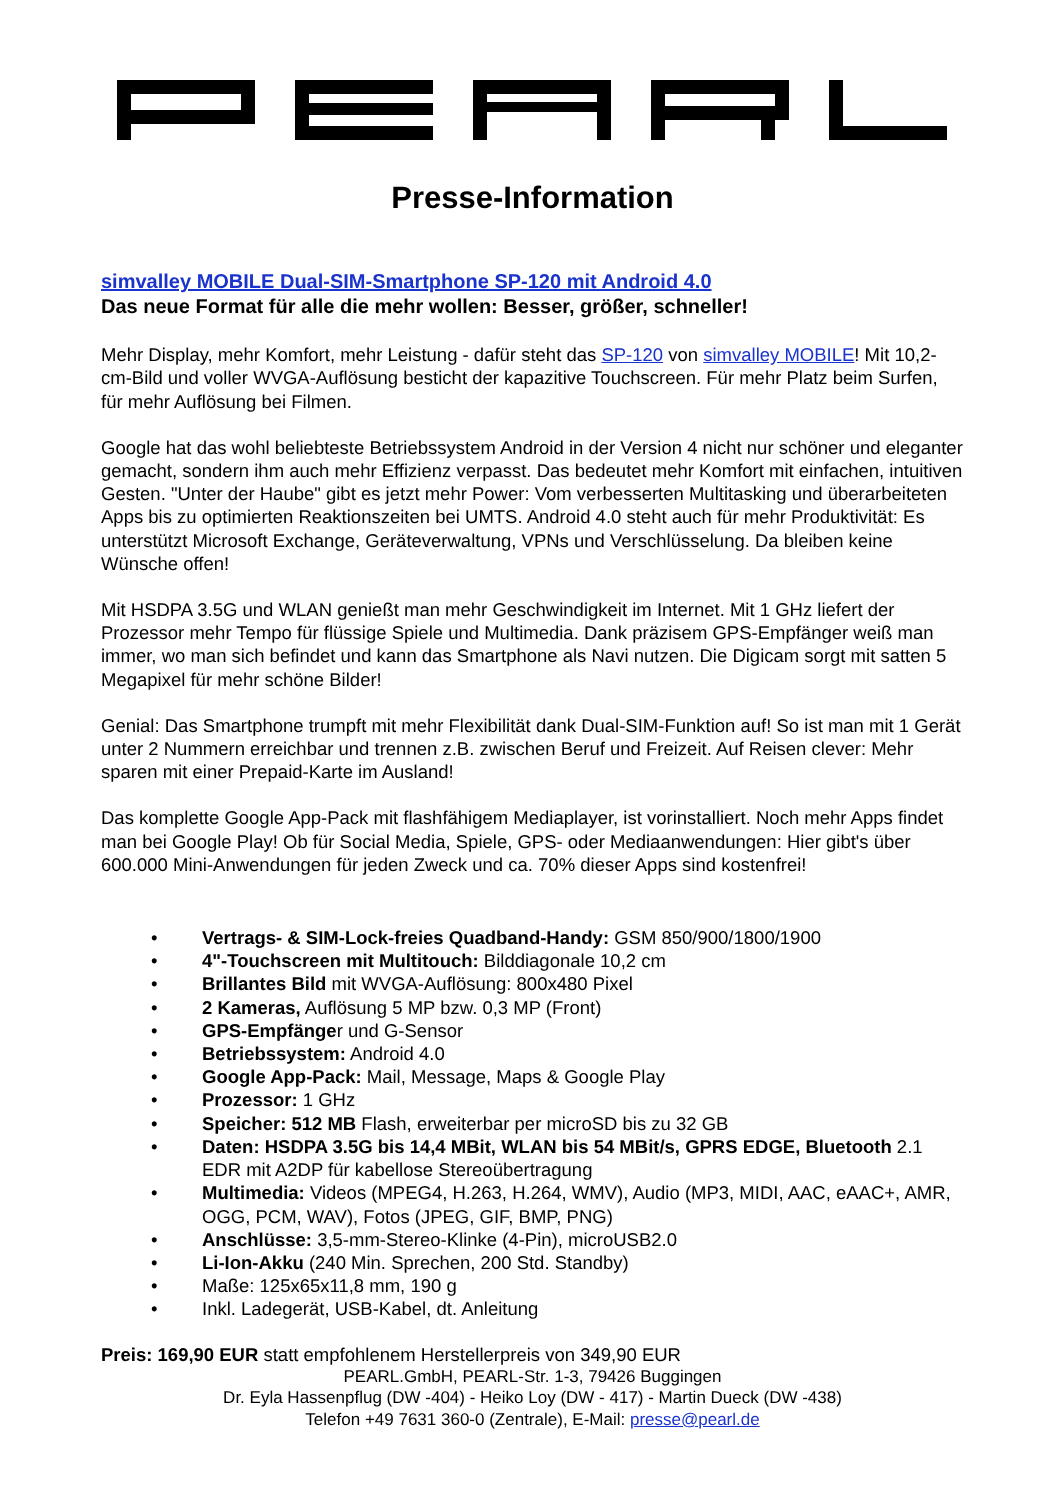Presse-Information
simvalley MOBILE Dual-SIM-Smartphone SP-120 mit Android 4.0
Das neue Format für alle die mehr wollen: Besser, größer, schneller!
Mehr Display, mehr Komfort, mehr Leistung - dafür steht das SP-120 von simvalley MOBILE! Mit 10,2-cm-Bild und voller WVGA-Auflösung besticht der kapazitive Touchscreen. Für mehr Platz beim Surfen, für mehr Auflösung bei Filmen.
Google hat das wohl beliebteste Betriebssystem Android in der Version 4 nicht nur schöner und eleganter gemacht, sondern ihm auch mehr Effizienz verpasst. Das bedeutet mehr Komfort mit einfachen, intuitiven Gesten. "Unter der Haube" gibt es jetzt mehr Power: Vom verbesserten Multitasking und überarbeiteten Apps bis zu optimierten Reaktionszeiten bei UMTS. Android 4.0 steht auch für mehr Produktivität: Es unterstützt Microsoft Exchange, Geräteverwaltung, VPNs und Verschlüsselung. Da bleiben keine Wünsche offen!
Mit HSDPA 3.5G und WLAN genießt man mehr Geschwindigkeit im Internet. Mit 1 GHz liefert der Prozessor mehr Tempo für flüssige Spiele und Multimedia. Dank präzisem GPS-Empfänger weiß man immer, wo man sich befindet und kann das Smartphone als Navi nutzen. Die Digicam sorgt mit satten 5 Megapixel für mehr schöne Bilder!
Genial: Das Smartphone trumpft mit mehr Flexibilität dank Dual-SIM-Funktion auf! So ist man mit 1 Gerät unter 2 Nummern erreichbar und trennen z.B. zwischen Beruf und Freizeit. Auf Reisen clever: Mehr sparen mit einer Prepaid-Karte im Ausland!
Das komplette Google App-Pack mit flashfähigem Mediaplayer, ist vorinstalliert. Noch mehr Apps findet man bei Google Play! Ob für Social Media, Spiele, GPS- oder Mediaanwendungen: Hier gibt's über 600.000 Mini-Anwendungen für jeden Zweck und ca. 70% dieser Apps sind kostenfrei!
• Vertrags- & SIM-Lock-freies Quadband-Handy: GSM 850/900/1800/1900
• 4"-Touchscreen mit Multitouch: Bilddiagonale 10,2 cm
• Brillantes Bild mit WVGA-Auflösung: 800x480 Pixel
• 2 Kameras, Auflösung 5 MP bzw. 0,3 MP (Front)
• GPS-Empfänger und G-Sensor
• Betriebssystem: Android 4.0
• Google App-Pack: Mail, Message, Maps & Google Play
• Prozessor: 1 GHz
• Speicher: 512 MB Flash, erweiterbar per microSD bis zu 32 GB
• Daten: HSDPA 3.5G bis 14,4 MBit, WLAN bis 54 MBit/s, GPRS EDGE, Bluetooth 2.1 EDR mit A2DP für kabellose Stereoübertragung
• Multimedia: Videos (MPEG4, H.263, H.264, WMV), Audio (MP3, MIDI, AAC, eAAC+, AMR, OGG, PCM, WAV), Fotos (JPEG, GIF, BMP, PNG)
• Anschlüsse: 3,5-mm-Stereo-Klinke (4-Pin), microUSB2.0
• Li-Ion-Akku (240 Min. Sprechen, 200 Std. Standby)
• Maße: 125x65x11,8 mm, 190 g
• Inkl. Ladegerät, USB-Kabel, dt. Anleitung
Preis: 169,90 EUR statt empfohlenem Herstellerpreis von 349,90 EUR
PEARL.GmbH, PEARL-Str. 1-3, 79426 Buggingen
Dr. Eyla Hassenpflug (DW -404) - Heiko Loy (DW - 417) - Martin Dueck (DW -438)
Telefon +49 7631 360-0 (Zentrale), E-Mail: presse@pearl.de